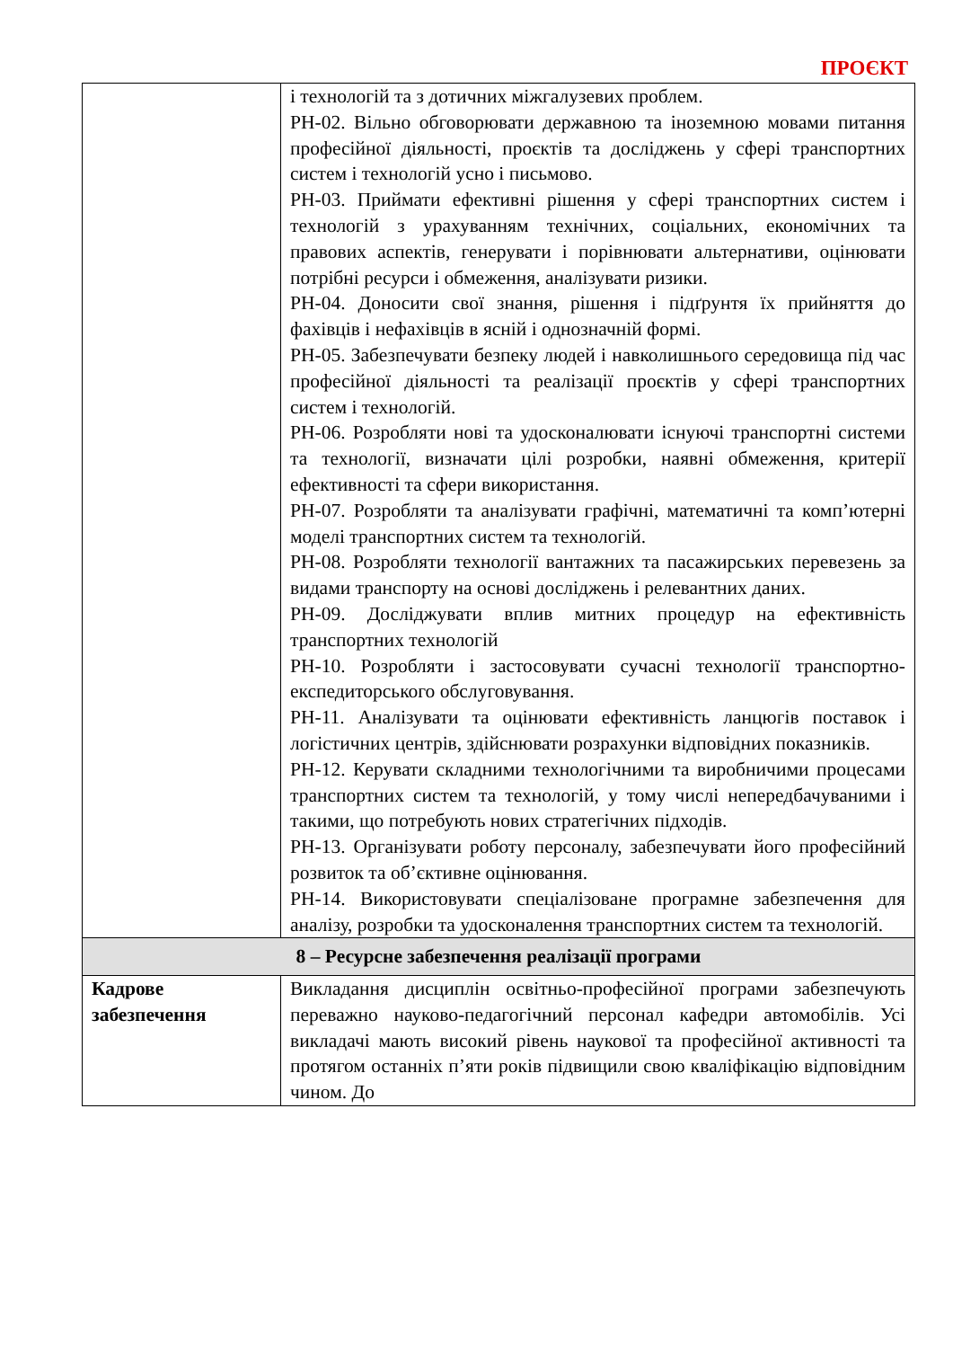ПРОЄКТ
| | і технологій та з дотичних міжгалузевих проблем. РН-02. Вільно обговорювати державною та іноземною мовами питання професійної діяльності, проєктів та досліджень у сфері транспортних систем і технологій усно і письмово. РН-03. Приймати ефективні рішення у сфері транспортних систем і технологій з урахуванням технічних, соціальних, економічних та правових аспектів, генерувати і порівнювати альтернативи, оцінювати потрібні ресурси і обмеження, аналізувати ризики. РН-04. Доносити свої знання, рішення і підґрунтя їх прийняття до фахівців і нефахівців в ясній і однозначній формі. РН-05. Забезпечувати безпеку людей і навколишнього середовища під час професійної діяльності та реалізації проєктів у сфері транспортних систем і технологій. РН-06. Розробляти нові та удосконалювати існуючі транспортні системи та технології, визначати цілі розробки, наявні обмеження, критерії ефективності та сфери використання. РН-07. Розробляти та аналізувати графічні, математичні та комп’ютерні моделі транспортних систем та технологій. РН-08. Розробляти технології вантажних та пасажирських перевезень за видами транспорту на основі досліджень і релевантних даних. РН-09. Досліджувати вплив митних процедур на ефективність транспортних технологій РН-10. Розробляти і застосовувати сучасні технології транспортно-експедиторського обслуговування. РН-11. Аналізувати та оцінювати ефективність ланцюгів поставок і логістичних центрів, здійснювати розрахунки відповідних показників. РН-12. Керувати складними технологічними та виробничими процесами транспортних систем та технологій, у тому числі непередбачуваними і такими, що потребують нових стратегічних підходів. РН-13. Організувати роботу персоналу, забезпечувати його професійний розвиток та об’єктивне оцінювання. РН-14. Використовувати спеціалізоване програмне забезпечення для аналізу, розробки та удосконалення транспортних систем та технологій. |
| 8 – Ресурсне забезпечення реалізації програми | |
| Кадрове забезпечення | Викладання дисциплін освітньо-професійної програми забезпечують переважно науково-педагогічний персонал кафедри автомобілів. Усі викладачі мають високий рівень наукової та професійної активності та протягом останніх п’яти років підвищили свою кваліфікацію відповідним чином. До |